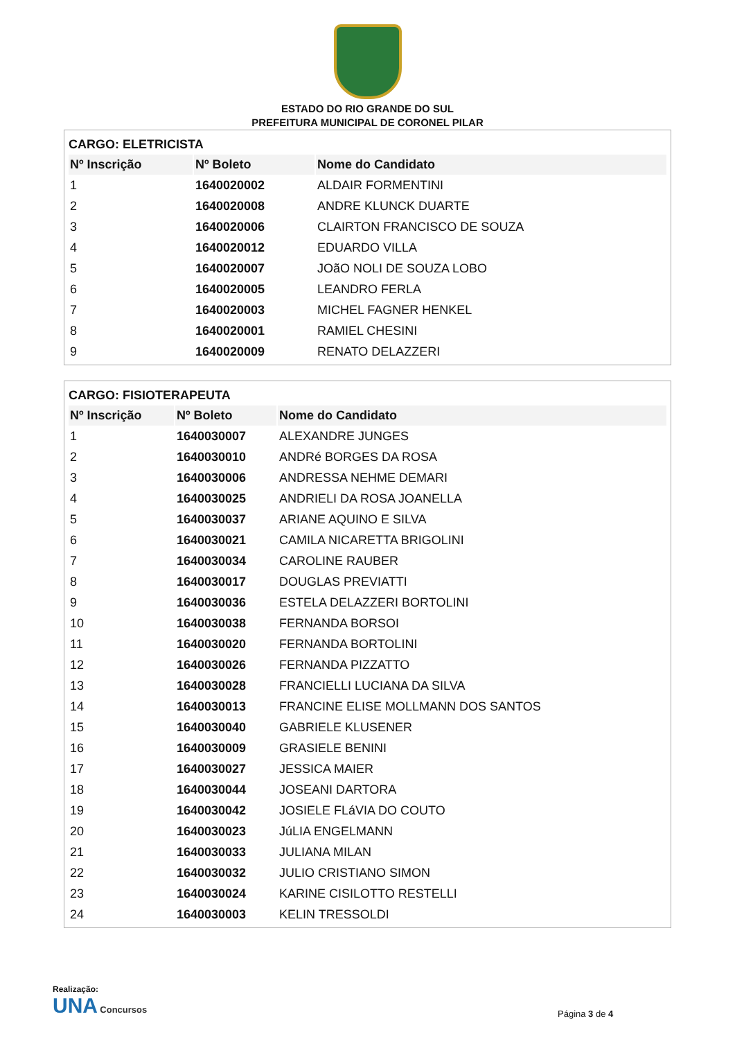ESTADO DO RIO GRANDE DO SUL
PREFEITURA MUNICIPAL DE CORONEL PILAR
CARGO: ELETRICISTA
| Nº Inscrição | Nº Boleto | Nome do Candidato |
| --- | --- | --- |
| 1 | 1640020002 | ALDAIR FORMENTINI |
| 2 | 1640020008 | ANDRE KLUNCK DUARTE |
| 3 | 1640020006 | CLAIRTON FRANCISCO DE SOUZA |
| 4 | 1640020012 | EDUARDO VILLA |
| 5 | 1640020007 | JOãO NOLI DE SOUZA LOBO |
| 6 | 1640020005 | LEANDRO FERLA |
| 7 | 1640020003 | MICHEL FAGNER HENKEL |
| 8 | 1640020001 | RAMIEL CHESINI |
| 9 | 1640020009 | RENATO DELAZZERI |
CARGO: FISIOTERAPEUTA
| Nº Inscrição | Nº Boleto | Nome do Candidato |
| --- | --- | --- |
| 1 | 1640030007 | ALEXANDRE JUNGES |
| 2 | 1640030010 | ANDRé BORGES DA ROSA |
| 3 | 1640030006 | ANDRESSA NEHME DEMARI |
| 4 | 1640030025 | ANDRIELI DA ROSA JOANELLA |
| 5 | 1640030037 | ARIANE AQUINO E SILVA |
| 6 | 1640030021 | CAMILA NICARETTA BRIGOLINI |
| 7 | 1640030034 | CAROLINE RAUBER |
| 8 | 1640030017 | DOUGLAS PREVIATTI |
| 9 | 1640030036 | ESTELA DELAZZERI BORTOLINI |
| 10 | 1640030038 | FERNANDA BORSOI |
| 11 | 1640030020 | FERNANDA BORTOLINI |
| 12 | 1640030026 | FERNANDA PIZZATTO |
| 13 | 1640030028 | FRANCIELLI LUCIANA DA SILVA |
| 14 | 1640030013 | FRANCINE ELISE MOLLMANN DOS SANTOS |
| 15 | 1640030040 | GABRIELE KLUSENER |
| 16 | 1640030009 | GRASIELE BENINI |
| 17 | 1640030027 | JESSICA MAIER |
| 18 | 1640030044 | JOSEANI DARTORA |
| 19 | 1640030042 | JOSIELE FLáVIA DO COUTO |
| 20 | 1640030023 | JúLIA ENGELMANN |
| 21 | 1640030033 | JULIANA MILAN |
| 22 | 1640030032 | JULIO CRISTIANO SIMON |
| 23 | 1640030024 | KARINE CISILOTTO RESTELLI |
| 24 | 1640030003 | KELIN TRESSOLDI |
Realização:
UNA Concursos
Página 3 de 4